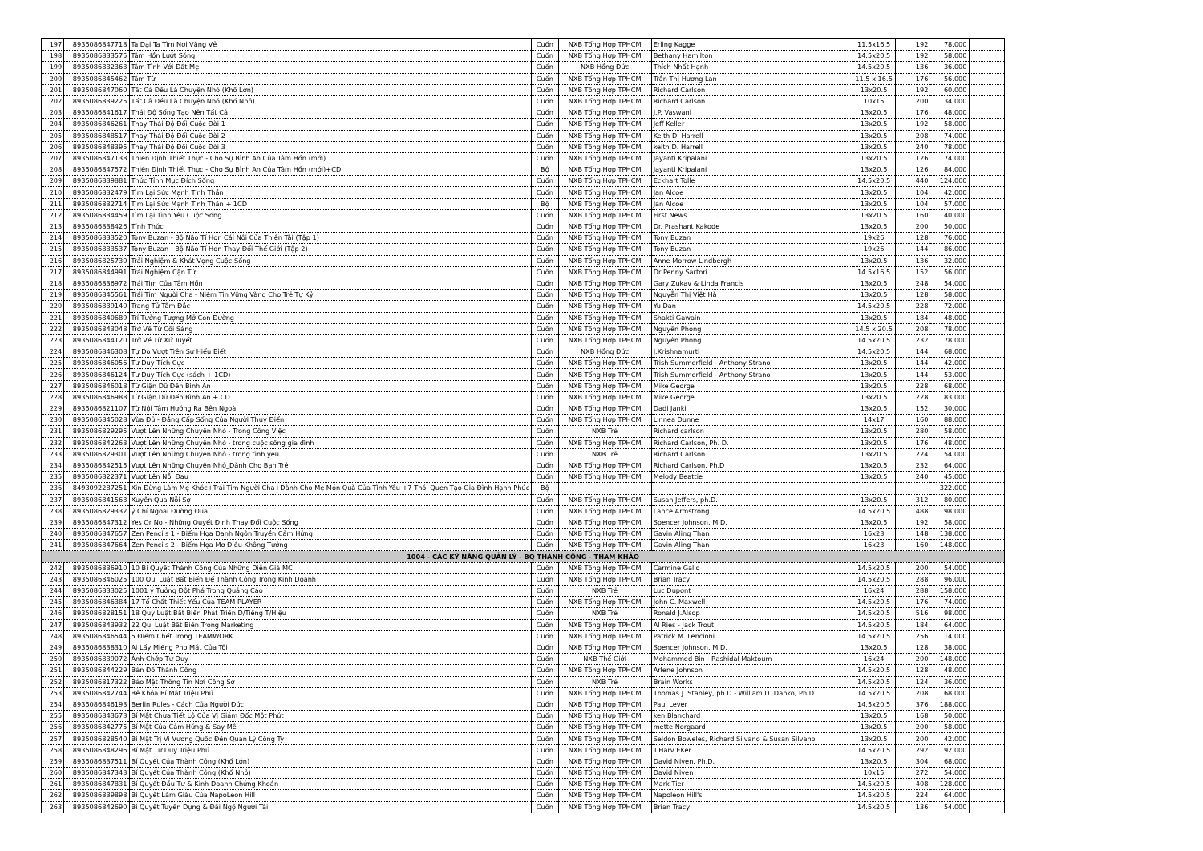| 197 | 8935086847718 | Ta Dại Ta Tìm Nơi Vắng Vẻ | Cuốn | NXB Tổng Hợp TPHCM | Erling Kagge | 11.5x16.5 | 192 | 78.000 | |
| 198 | 8935086833575 | Tâm Hồn Lướt Sóng | Cuốn | NXB Tổng Hợp TPHCM | Bethany Hamilton | 14.5x20.5 | 192 | 58.000 | |
| 199 | 8935086832363 | Tâm Tình Với Đất Mẹ | Cuốn | NXB Hồng Đức | Thích Nhất Hạnh | 14.5x20.5 | 136 | 36.000 | |
| 200 | 8935086845462 | Tâm Từ | Cuốn | NXB Tổng Hợp TPHCM | Trần Thị Hương Lan | 11.5 x 16.5 | 176 | 56.000 | |
| 201 | 8935086847060 | Tất Cả Đều Là Chuyện Nhỏ (Khổ Lớn) | Cuốn | NXB Tổng Hợp TPHCM | Richard Carlson | 13x20.5 | 192 | 60.000 | |
| 202 | 8935086839225 | Tất Cả Đều Là Chuyện Nhỏ (Khổ Nhỏ) | Cuốn | NXB Tổng Hợp TPHCM | Richard Carlson | 10x15 | 200 | 34.000 | |
| 203 | 8935086841617 | Thái Độ Sống Tạo Nên Tất Cả | Cuốn | NXB Tổng Hợp TPHCM | J.P. Vaswani | 13x20.5 | 176 | 48.000 | |
| 204 | 8935086846261 | Thay Thái Độ Đổi Cuộc Đời 1 | Cuốn | NXB Tổng Hợp TPHCM | Jeff Keller | 13x20.5 | 192 | 58.000 | |
| 205 | 8935086848517 | Thay Thái Độ Đổi Cuộc Đời 2 | Cuốn | NXB Tổng Hợp TPHCM | Keith D. Harrell | 13x20.5 | 208 | 74.000 | |
| 206 | 8935086848395 | Thay Thái Độ Đổi Cuộc Đời 3 | Cuốn | NXB Tổng Hợp TPHCM | keith D. Harrell | 13x20.5 | 240 | 78.000 | |
| 207 | 8935086847138 | Thiền Định Thiết Thực - Cho Sự Bình An Của Tâm Hồn (mới) | Cuốn | NXB Tổng Hợp TPHCM | Jayanti Kripalani | 13x20.5 | 126 | 74.000 | |
| 208 | 8935086847572 | Thiền Định Thiết Thực - Cho Sự Bình An Của Tâm Hồn (mới)+CD | Bộ | NXB Tổng Hợp TPHCM | Jayanti Kripalani | 13x20.5 | 126 | 84.000 | |
| 209 | 8935086839881 | Thức Tỉnh Mục Đích Sống | Cuốn | NXB Tổng Hợp TPHCM | Eckhart Tolle | 14.5x20.5 | 440 | 124.000 | |
| 210 | 8935086832479 | Tìm Lại Sức Mạnh Tinh Thần | Cuốn | NXB Tổng Hợp TPHCM | Jan Alcoe | 13x20.5 | 104 | 42.000 | |
| 211 | 8935086832714 | Tìm Lại Sức Mạnh Tinh Thần + 1CD | Bộ | NXB Tổng Hợp TPHCM | Jan Alcoe | 13x20.5 | 104 | 57.000 | |
| 212 | 8935086834459 | Tìm Lại Tình Yêu Cuộc Sống | Cuốn | NXB Tổng Hợp TPHCM | First News | 13x20.5 | 160 | 40.000 | |
| 213 | 8935086838426 | Tỉnh Thức | Cuốn | NXB Tổng Hợp TPHCM | Dr. Prashant Kakode | 13x20.5 | 200 | 50.000 | |
| 214 | 8935086833520 | Tony Buzan - Bộ Não Tí Hon Cái Nôi Của Thiên Tài (Tập 1) | Cuốn | NXB Tổng Hợp TPHCM | Tony Buzan | 19x26 | 128 | 76.000 | |
| 215 | 8935086833537 | Tony Buzan - Bộ Não Tí Hon Thay Đổi Thế Giới (Tập 2) | Cuốn | NXB Tổng Hợp TPHCM | Tony Buzan | 19x26 | 144 | 86.000 | |
| 216 | 8935086825730 | Trải Nghiệm & Khát Vọng Cuộc Sống | Cuốn | NXB Tổng Hợp TPHCM | Anne Morrow Lindbergh | 13x20.5 | 136 | 32.000 | |
| 217 | 8935086844991 | Trải Nghiệm Cận Tử | Cuốn | NXB Tổng Hợp TPHCM | Dr Penny Sartori | 14.5x16.5 | 152 | 56.000 | |
| 218 | 8935086836972 | Trái Tim Của Tâm Hồn | Cuốn | NXB Tổng Hợp TPHCM | Gary Zukav & Linda Francis | 13x20.5 | 248 | 54.000 | |
| 219 | 8935086845561 | Trái Tim Người Cha - Niềm Tin Vững Vàng Cho Trẻ Tự Kỷ | Cuốn | NXB Tổng Hợp TPHCM | Nguyễn Thị Việt Hà | 13x20.5 | 128 | 58.000 | |
| 220 | 8935086839140 | Trang Tử Tâm Đắc | Cuốn | NXB Tổng Hợp TPHCM | Yu Dan | 14.5x20.5 | 228 | 72.000 | |
| 221 | 8935086840689 | Trí Tưởng Tượng Mở Con Đường | Cuốn | NXB Tổng Hợp TPHCM | Shakti Gawain | 13x20.5 | 184 | 48.000 | |
| 222 | 8935086843048 | Trở Về Từ Cõi Sáng | Cuốn | NXB Tổng Hợp TPHCM | Nguyên Phong | 14.5 x 20.5 | 208 | 78.000 | |
| 223 | 8935086844120 | Trở Về Từ Xứ Tuyết | Cuốn | NXB Tổng Hợp TPHCM | Nguyên Phong | 14.5x20.5 | 232 | 78.000 | |
| 224 | 8935086846308 | Tự Do Vượt Trên Sự Hiểu Biết | Cuốn | NXB Hồng Đức | J.Krishnamurti | 14.5x20.5 | 144 | 68.000 | |
| 225 | 8935086846056 | Tư Duy Tích Cực | Cuốn | NXB Tổng Hợp TPHCM | Trish Summerfield - Anthony Strano | 13x20.5 | 144 | 42.000 | |
| 226 | 8935086846124 | Tư Duy Tích Cực (sách + 1CD) | Cuốn | NXB Tổng Hợp TPHCM | Trish Summerfield - Anthony Strano | 13x20.5 | 144 | 53.000 | |
| 227 | 8935086846018 | Từ Giận Dữ Đến Bình An | Cuốn | NXB Tổng Hợp TPHCM | Mike George | 13x20.5 | 228 | 68.000 | |
| 228 | 8935086846988 | Từ Giận Dữ Đến Bình An + CD | Cuốn | NXB Tổng Hợp TPHCM | Mike George | 13x20.5 | 228 | 83.000 | |
| 229 | 8935086821107 | Từ Nội Tâm Hướng Ra Bên Ngoài | Cuốn | NXB Tổng Hợp TPHCM | Dadi Janki | 13x20.5 | 152 | 30.000 | |
| 230 | 8935086845028 | Vừa Đủ - Đẳng Cấp Sống Của Người Thụy Điển | Cuốn | NXB Tổng Hợp TPHCM | Linnea Dunne | 14x17 | 160 | 88.000 | |
| 231 | 8935086829295 | Vượt Lên Những Chuyện Nhỏ - Trong Công Việc | Cuốn | NXB Trẻ | Richard carlson | 13x20.5 | 280 | 58.000 | |
| 232 | 8935086842263 | Vượt Lên Những Chuyện Nhỏ - trong cuộc sống gia đình | Cuốn | NXB Tổng Hợp TPHCM | Richard Carlson, Ph. D. | 13x20.5 | 176 | 48.000 | |
| 233 | 8935086829301 | Vượt Lên Những Chuyện Nhỏ - trong tình yêu | Cuốn | NXB Trẻ | Richard Carlson | 13x20.5 | 224 | 54.000 | |
| 234 | 8935086842515 | Vượt Lên Những Chuyện Nhỏ_Dành Cho Bạn Trẻ | Cuốn | NXB Tổng Hợp TPHCM | Richard Carlson, Ph.D | 13x20.5 | 232 | 64.000 | |
| 235 | 8935086822371 | Vượt Lên Nỗi Đau | Cuốn | NXB Tổng Hợp TPHCM | Melody Beattie | 13x20.5 | 240 | 45.000 | |
| 236 | 8493092287251 | Xin Đừng Làm Mẹ Khóc+Trái Tim Người Cha+Dành Cho Mẹ Món Quà Của Tình Yêu +7 Thói Quen Tạo Gia Đình Hạnh Phúc | Bộ | | | | - | 322.000 | |
| 237 | 8935086841563 | Xuyên Qua Nỗi Sợ | Cuốn | NXB Tổng Hợp TPHCM | Susan Jeffers, ph.D. | 13x20.5 | 312 | 80.000 | |
| 238 | 8935086829332 | ý Chí Ngoài Đường Đua | Cuốn | NXB Tổng Hợp TPHCM | Lance Armstrong | 14.5x20.5 | 488 | 98.000 | |
| 239 | 8935086847312 | Yes Or No - Những Quyết Định Thay Đổi Cuộc Sống | Cuốn | NXB Tổng Hợp TPHCM | Spencer Johnson, M.D. | 13x20.5 | 192 | 58.000 | |
| 240 | 8935086847657 | Zen Pencils 1 - Biếm Họa Danh Ngôn Truyền Cảm Hứng | Cuốn | NXB Tổng Hợp TPHCM | Gavin Aling Than | 16x23 | 148 | 138.000 | |
| 241 | 8935086847664 | Zen Pencils 2 - Biếm Họa Mơ Điều Không Tưởng | Cuốn | NXB Tổng Hợp TPHCM | Gavin Aling Than | 16x23 | 160 | 148.000 | |
| 1004 - CÁC KỸ NĂNG QUẢN LÝ - BQ THÀNH CÔNG - THAM KHẢO | | | | | | | | | |
| 242 | 8935086836910 | 10 Bí Quyết Thành Công Của Những Diễn Giả MC | Cuốn | NXB Tổng Hợp TPHCM | Carmine Gallo | 14.5x20.5 | 200 | 54.000 | |
| 243 | 8935086846025 | 100 Qui Luật Bất Biến Để Thành Công Trong Kinh Doanh | Cuốn | NXB Tổng Hợp TPHCM | Brian Tracy | 14.5x20.5 | 288 | 96.000 | |
| 244 | 8935086833025 | 1001 ý Tưởng Đột Phá Trong Quảng Cáo | Cuốn | NXB Trẻ | Luc Dupont | 16x24 | 288 | 158.000 | |
| 245 | 8935086846384 | 17 Tố Chất Thiết Yếu Của TEAM PLAYER | Cuốn | NXB Tổng Hợp TPHCM | John C. Maxwell | 14.5x20.5 | 176 | 74.000 | |
| 246 | 8935086828151 | 18 Quy Luật Bất Biến Phát Triển D/Tiếng T/Hiệu | Cuốn | NXB Trẻ | Ronald J.Alsop | 14.5x20.5 | 516 | 98.000 | |
| 247 | 8935086843932 | 22 Qui Luật Bất Biến Trong Marketing | Cuốn | NXB Tổng Hợp TPHCM | Al Ries - Jack Trout | 14.5x20.5 | 184 | 64.000 | |
| 248 | 8935086846544 | 5 Điểm Chết Trong TEAMWORK | Cuốn | NXB Tổng Hợp TPHCM | Patrick M. Lencioni | 14.5x20.5 | 256 | 114.000 | |
| 249 | 8935086838310 | Ai Lấy Miếng Pho Mát Của Tôi | Cuốn | NXB Tổng Hợp TPHCM | Spencer Johnson, M.D. | 13x20.5 | 128 | 38.000 | |
| 250 | 8935086839072 | Ánh Chớp Tư Duy | Cuốn | NXB Thế Giới | Mohammed Bin - Rashidal Maktoum | 16x24 | 200 | 148.000 | |
| 251 | 8935086844229 | Bản Đồ Thành Công | Cuốn | NXB Tổng Hợp TPHCM | Arlene Johnson | 14.5x20.5 | 128 | 48.000 | |
| 252 | 8935086817322 | Bảo Mật Thông Tin Nơi Công Sở | Cuốn | NXB Trẻ | Brain Works | 14.5x20.5 | 124 | 36.000 | |
| 253 | 8935086842744 | Bẻ Khóa Bí Mật Triệu Phú | Cuốn | NXB Tổng Hợp TPHCM | Thomas J. Stanley, ph.D - William D. Danko, Ph.D. | 14.5x20.5 | 208 | 68.000 | |
| 254 | 8935086846193 | Berlin Rules - Cách Của Người Đức | Cuốn | NXB Tổng Hợp TPHCM | Paul Lever | 14.5x20.5 | 376 | 188.000 | |
| 255 | 8935086843673 | Bí Mật Chưa Tiết Lộ Của Vị Giám Đốc Một Phút | Cuốn | NXB Tổng Hợp TPHCM | ken Blanchard | 13x20.5 | 168 | 50.000 | |
| 256 | 8935086842775 | Bí Mật Của Cảm Hứng & Say Mê | Cuốn | NXB Tổng Hợp TPHCM | mette Norgaard | 13x20.5 | 200 | 58.000 | |
| 257 | 8935086828540 | Bí Mật Trị Vì Vương Quốc Đến Quản Lý Công Ty | Cuốn | NXB Tổng Hợp TPHCM | Seldon Boweles, Richard Silvano & Susan Silvano | 13x20.5 | 200 | 42.000 | |
| 258 | 8935086848296 | Bí Mật Tư Duy Triệu Phú | Cuốn | NXB Tổng Hợp TPHCM | T.Harv EKer | 14.5x20.5 | 292 | 92.000 | |
| 259 | 8935086837511 | Bí Quyết Của Thành Công (Khổ Lớn) | Cuốn | NXB Tổng Hợp TPHCM | David Niven, Ph.D. | 13x20.5 | 304 | 68.000 | |
| 260 | 8935086847343 | Bí Quyết Của Thành Công (Khổ Nhỏ) | Cuốn | NXB Tổng Hợp TPHCM | David Niven | 10x15 | 272 | 54.000 | |
| 261 | 8935086847831 | Bí Quyết Đầu Tư & Kinh Doanh Chứng Khoán | Cuốn | NXB Tổng Hợp TPHCM | Mark Tier | 14.5x20.5 | 408 | 128.000 | |
| 262 | 8935086839898 | Bí Quyết Làm Giàu Của NapoLeon Hill | Cuốn | NXB Tổng Hợp TPHCM | Napoleon Hill's | 14.5x20.5 | 224 | 64.000 | |
| 263 | 8935086842690 | Bí Quyết Tuyển Dụng & Đãi Ngộ Người Tài | Cuốn | NXB Tổng Hợp TPHCM | Brian Tracy | 14.5x20.5 | 136 | 54.000 | |